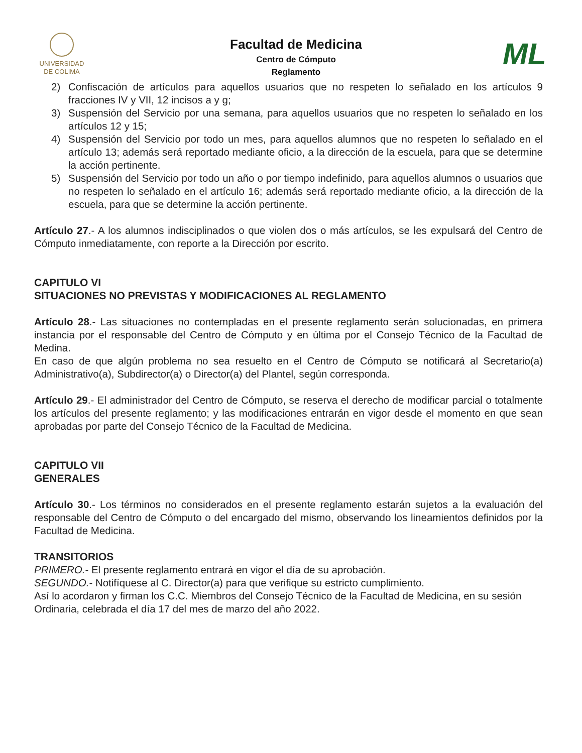UNIVERSIDAD
DE COLIMA
Facultad de Medicina
Centro de Cómputo
Reglamento
ML
2) Confiscación de artículos para aquellos usuarios que no respeten lo señalado en los artículos 9 fracciones IV y VII, 12 incisos a y g;
3) Suspensión del Servicio por una semana, para aquellos usuarios que no respeten lo señalado en los artículos 12 y 15;
4) Suspensión del Servicio por todo un mes, para aquellos alumnos que no respeten lo señalado en el artículo 13; además será reportado mediante oficio, a la dirección de la escuela, para que se determine la acción pertinente.
5) Suspensión del Servicio por todo un año o por tiempo indefinido, para aquellos alumnos o usuarios que no respeten lo señalado en el artículo 16; además será reportado mediante oficio, a la dirección de la escuela, para que se determine la acción pertinente.
Artículo 27.- A los alumnos indisciplinados o que violen dos o más artículos, se les expulsará del Centro de Cómputo inmediatamente, con reporte a la Dirección por escrito.
CAPITULO VI
SITUACIONES NO PREVISTAS Y MODIFICACIONES AL REGLAMENTO
Artículo 28.- Las situaciones no contempladas en el presente reglamento serán solucionadas, en primera instancia por el responsable del Centro de Cómputo y en última por el Consejo Técnico de la Facultad de Medina.
En caso de que algún problema no sea resuelto en el Centro de Cómputo se notificará al Secretario(a) Administrativo(a), Subdirector(a) o Director(a) del Plantel, según corresponda.
Artículo 29.- El administrador del Centro de Cómputo, se reserva el derecho de modificar parcial o totalmente los artículos del presente reglamento; y las modificaciones entrarán en vigor desde el momento en que sean aprobadas por parte del Consejo Técnico de la Facultad de Medicina.
CAPITULO VII
GENERALES
Artículo 30.- Los términos no considerados en el presente reglamento estarán sujetos a la evaluación del responsable del Centro de Cómputo o del encargado del mismo, observando los lineamientos definidos por la Facultad de Medicina.
TRANSITORIOS
PRIMERO.- El presente reglamento entrará en vigor el día de su aprobación.
SEGUNDO.- Notifíquese al C. Director(a) para que verifique su estricto cumplimiento.
Así lo acordaron y firman los C.C. Miembros del Consejo Técnico de la Facultad de Medicina, en su sesión Ordinaria, celebrada el día 17 del mes de marzo del año 2022.